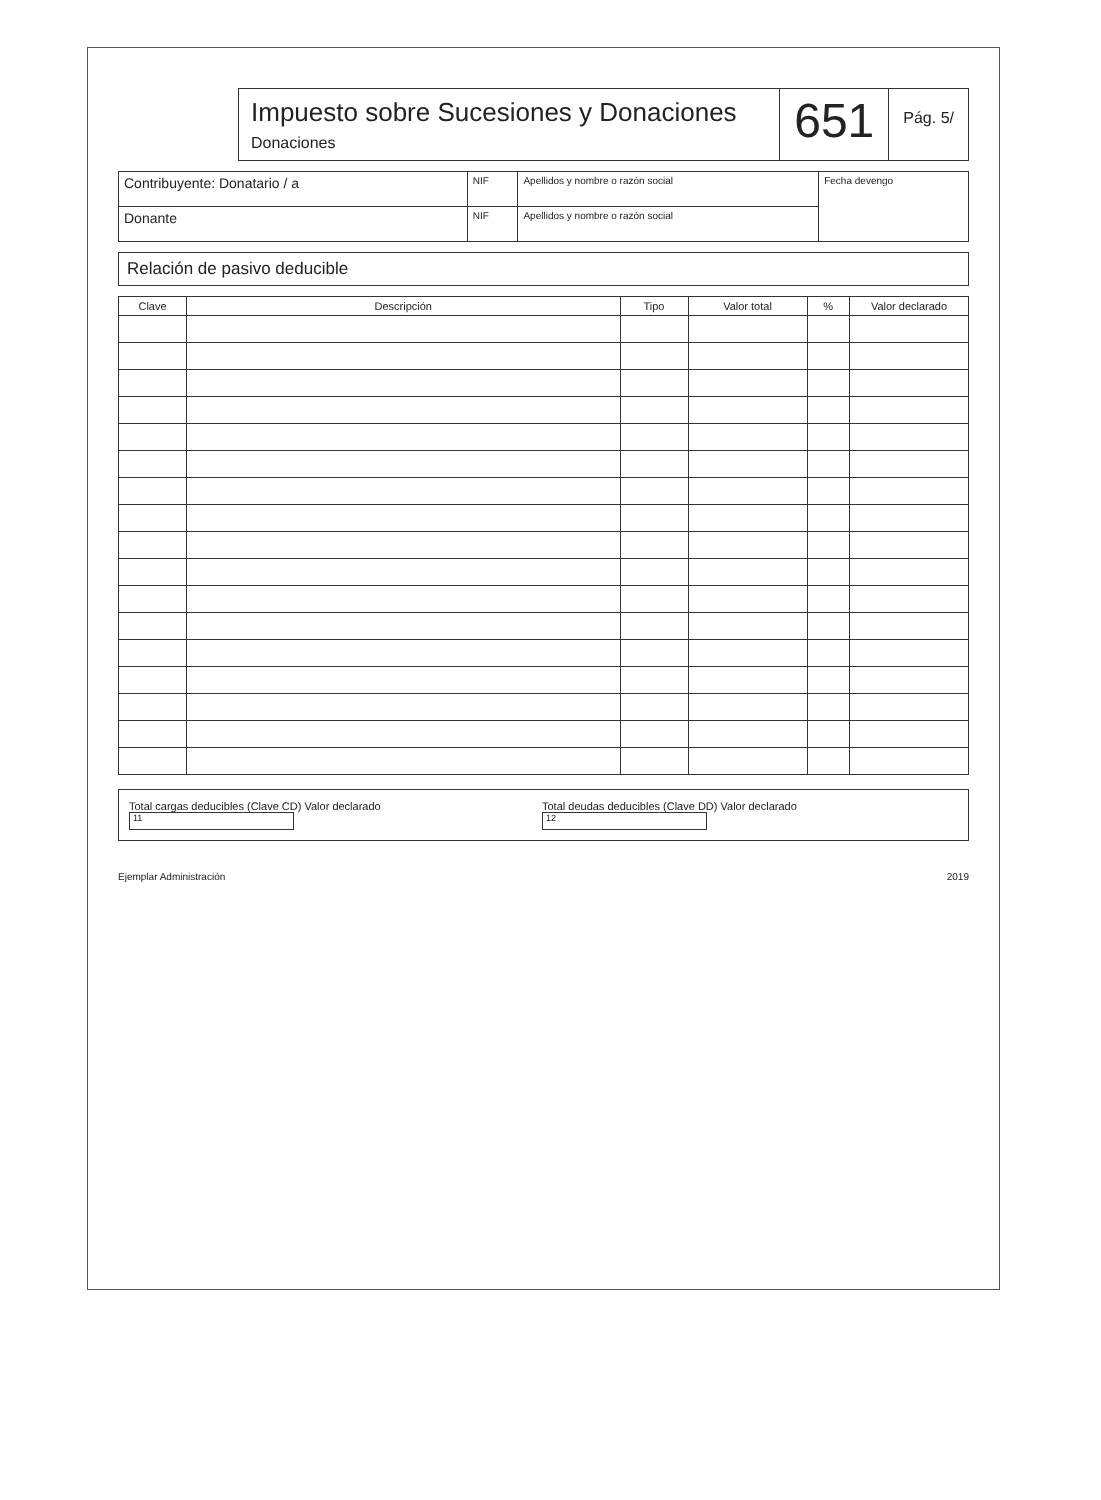Impuesto sobre Sucesiones y Donaciones
Donaciones
651
Pág. 5/
| Contribuyente: Donatario / a | NIF | Apellidos y nombre o razón social | Fecha devengo |
| Donante | NIF | Apellidos y nombre o razón social | |
Relación de pasivo deducible
| Clave | Descripción | Tipo | Valor total | % | Valor declarado |
| --- | --- | --- | --- | --- | --- |
Total cargas deducibles (Clave CD) Valor declarado 11
Total deudas deducibles (Clave DD) Valor declarado 12
Ejemplar Administración 2019